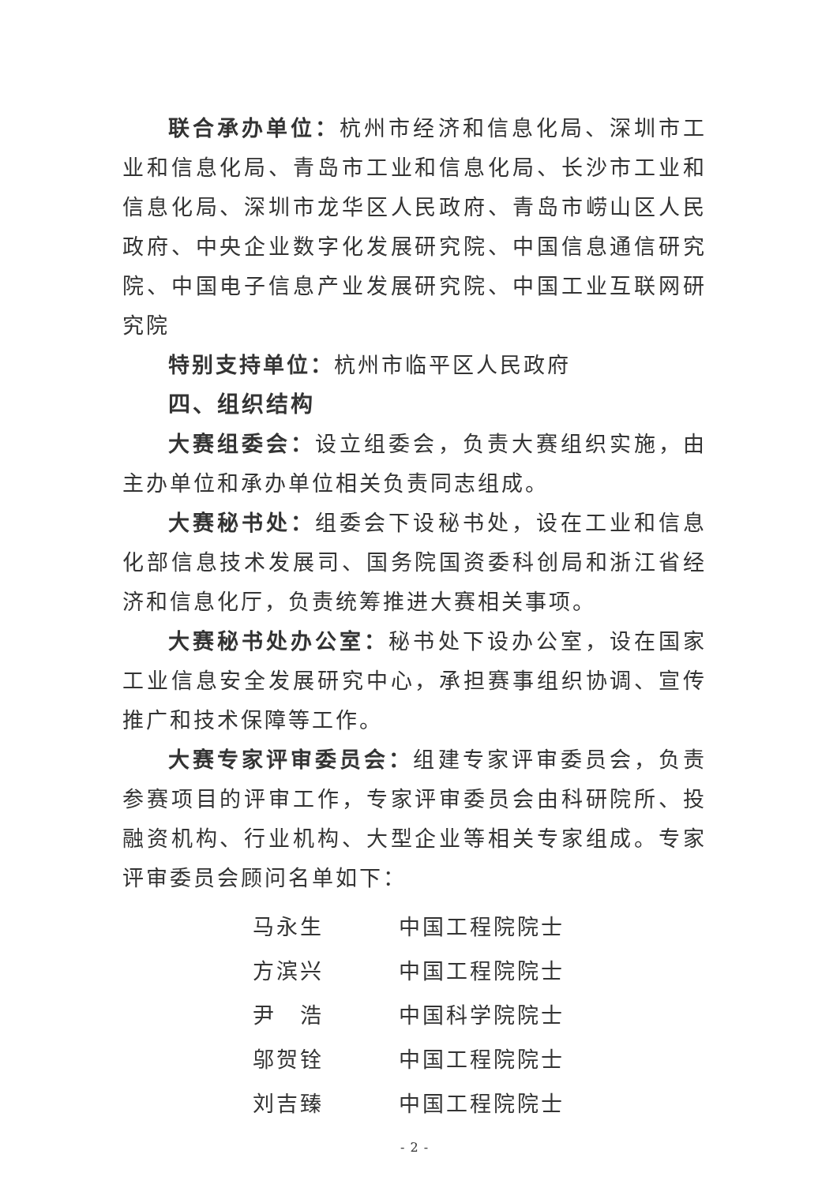联合承办单位：杭州市经济和信息化局、深圳市工业和信息化局、青岛市工业和信息化局、长沙市工业和信息化局、深圳市龙华区人民政府、青岛市崂山区人民政府、中央企业数字化发展研究院、中国信息通信研究院、中国电子信息产业发展研究院、中国工业互联网研究院
特别支持单位：杭州市临平区人民政府
四、组织结构
大赛组委会：设立组委会，负责大赛组织实施，由主办单位和承办单位相关负责同志组成。
大赛秘书处：组委会下设秘书处，设在工业和信息化部信息技术发展司、国务院国资委科创局和浙江省经济和信息化厅，负责统筹推进大赛相关事项。
大赛秘书处办公室：秘书处下设办公室，设在国家工业信息安全发展研究中心，承担赛事组织协调、宣传推广和技术保障等工作。
大赛专家评审委员会：组建专家评审委员会，负责参赛项目的评审工作，专家评审委员会由科研院所、投融资机构、行业机构、大型企业等相关专家组成。专家评审委员会顾问名单如下：
| 马永生 | 中国工程院院士 |
| 方滨兴 | 中国工程院院士 |
| 尹 浩 | 中国科学院院士 |
| 邬贺铨 | 中国工程院院士 |
| 刘吉臻 | 中国工程院院士 |
- 2 -